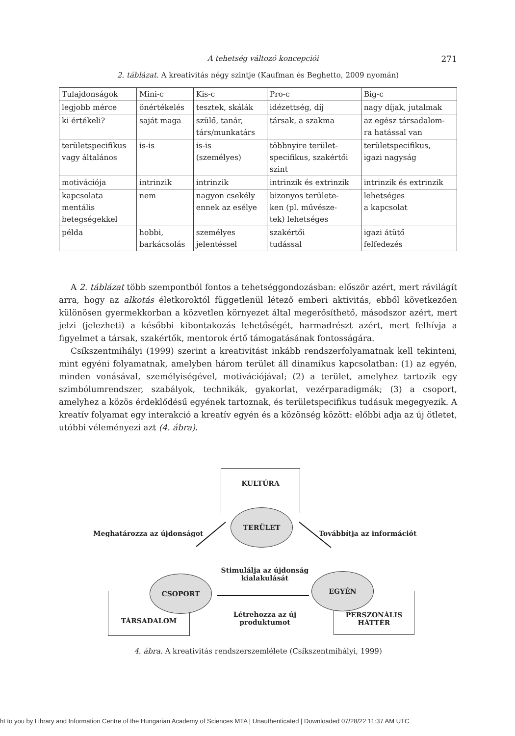A tehetség változó koncepciói 271
2. táblázat. A kreativitás négy szintje (Kaufman és Beghetto, 2009 nyomán)
| Tulajdonságok | Mini-c | Kis-c | Pro-c | Big-c |
| legjobb mérce | önértékelés | tesztek, skálák | idézettség, díj | nagy díjak, jutalmak |
| ki értékeli? | saját maga | szülő, tanár, társ/munkatárs | társak, a szakma | az egész társadalom- ra hatással van |
| területspecifikus vagy általános | is-is | is-is (személyes) | többnyire terület- specifikus, szakértői szint | területspecifikus, igazi nagyság |
| motivációja | intrinzik | intrinzik | intrinzik és extrinzik | intrinzik és extrinzik |
| kapcsolata mentális betegségekkel | nem | nagyon csekély ennek az esélye | bizonyos területe- ken (pl. művésze- tek) lehetséges | lehetséges a kapcsolat |
| példa | hobbi, barkácsolás | személyes jelentéssel | szakértői tudással | igazi átütő felfedezés |
A 2. táblázat több szempontból fontos a tehetséggondozásban: először azért, mert rávilágít arra, hogy az alkotás életkoroktól függetlenül létező emberi aktivitás, ebből következően különösen gyermekkorban a közvetlen környezet által megerősíthető, másodszor azért, mert jelzi (jelezheti) a későbbi kibontakozás lehetőségét, harmadrészt azért, mert felhívja a figyelmet a társak, szakértők, mentorok értő támogatásának fontosságára.
Csíkszentmihályi (1999) szerint a kreativitást inkább rendszerfolyamatnak kell tekinteni, mint egyéni folyamatnak, amelyben három terület áll dinamikus kapcsolatban: (1) az egyén, minden vonásával, személyiségével, motivációjával; (2) a terület, amelyhez tartozik egy szimbólumrendszer, szabályok, technikák, gyakorlat, vezérparadigmák; (3) a csoport, amelyhez a közös érdeklődésű egyének tartoznak, és területspecifikus tudásuk megegyezik. A kreatív folyamat egy interakció a kreatív egyén és a közönség között: előbbi adja az új ötletet, utóbbi véleményezi azt (4. ábra).
KULTÚRA
TERÜLET
Meghatározza az újdonságot Továbbítja az információt
TÁRSADALOM
CSOPORT
Stimulálja az újdonság kialakulását
Létrehozza az új produktumot
PERSZONÁLIS HÁTTÉR
EGYÉN
4. ábra. A kreativitás rendszerszemlélete (Csíkszentmihályi, 1999)
ht to you by Library and Information Centre of the Hungarian Academy of Sciences MTA | Unauthenticated | Downloaded 07/28/22 11:37 AM UTC